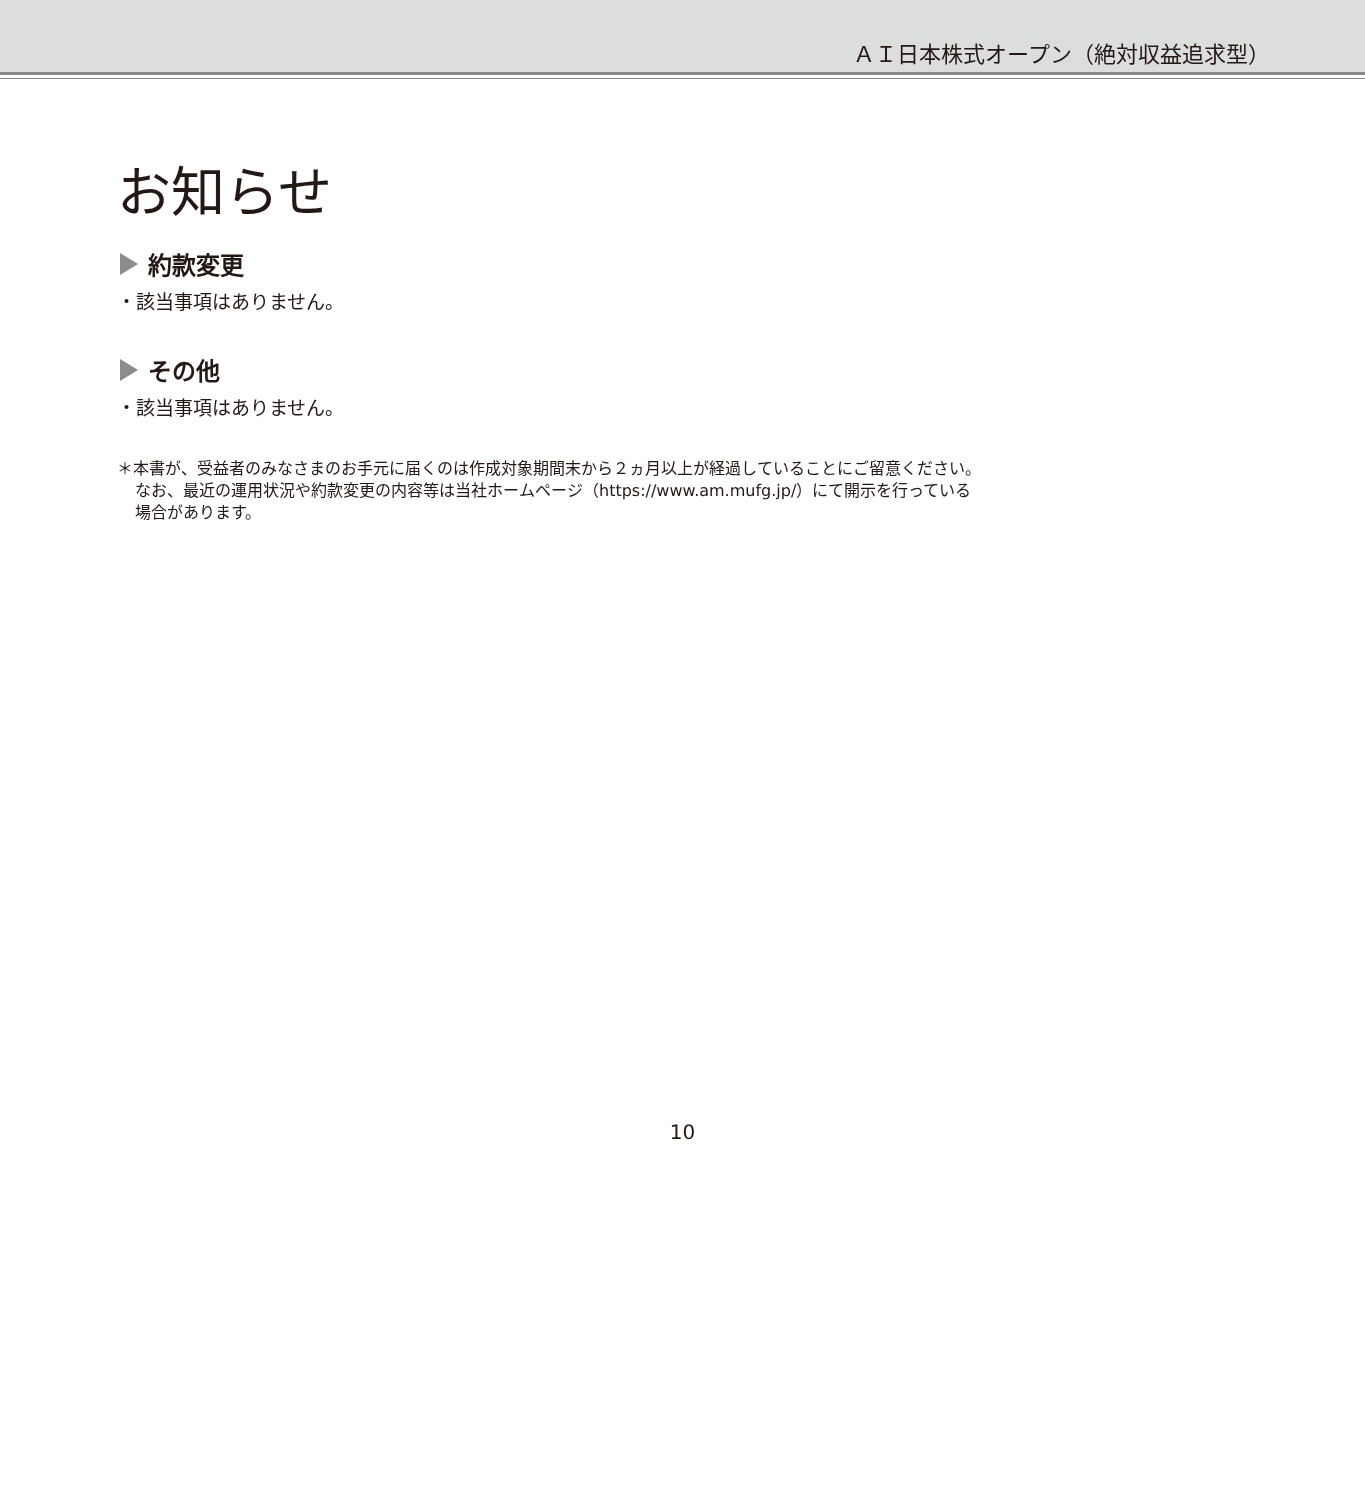ＡＩ日本株式オープン（絶対収益追求型）
お知らせ
約款変更
・該当事項はありません。
その他
・該当事項はありません。
＊本書が、受益者のみなさまのお手元に届くのは作成対象期間末から２ヵ月以上が経過していることにご留意ください。
なお、最近の運用状況や約款変更の内容等は当社ホームページ（https://www.am.mufg.jp/）にて開示を行っている
場合があります。
10